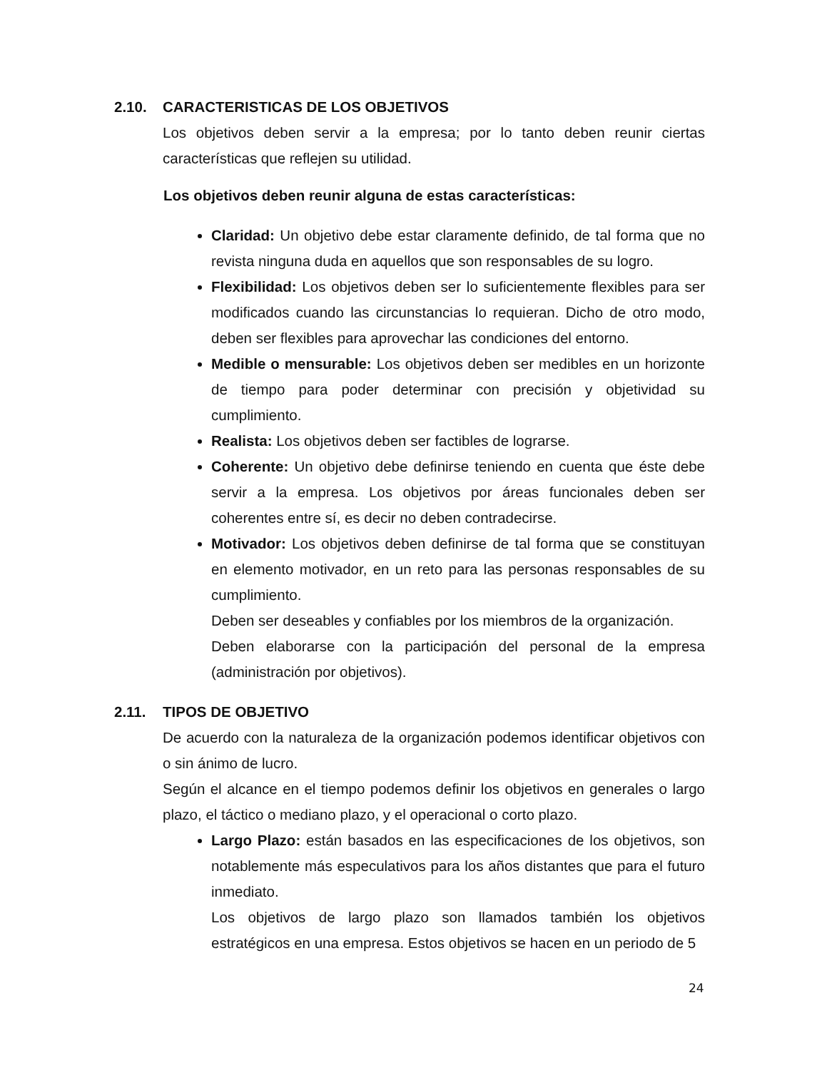2.10. CARACTERISTICAS DE LOS OBJETIVOS
Los objetivos deben servir a la empresa; por lo tanto deben reunir ciertas características que reflejen su utilidad.
Los objetivos deben reunir alguna de estas características:
Claridad: Un objetivo debe estar claramente definido, de tal forma que no revista ninguna duda en aquellos que son responsables de su logro.
Flexibilidad: Los objetivos deben ser lo suficientemente flexibles para ser modificados cuando las circunstancias lo requieran. Dicho de otro modo, deben ser flexibles para aprovechar las condiciones del entorno.
Medible o mensurable: Los objetivos deben ser medibles en un horizonte de tiempo para poder determinar con precisión y objetividad su cumplimiento.
Realista: Los objetivos deben ser factibles de lograrse.
Coherente: Un objetivo debe definirse teniendo en cuenta que éste debe servir a la empresa. Los objetivos por áreas funcionales deben ser coherentes entre sí, es decir no deben contradecirse.
Motivador: Los objetivos deben definirse de tal forma que se constituyan en elemento motivador, en un reto para las personas responsables de su cumplimiento.
Deben ser deseables y confiables por los miembros de la organización.
Deben elaborarse con la participación del personal de la empresa (administración por objetivos).
2.11. TIPOS DE OBJETIVO
De acuerdo con la naturaleza de la organización podemos identificar objetivos con o sin ánimo de lucro.
Según el alcance en el tiempo podemos definir los objetivos en generales o largo plazo, el táctico o mediano plazo, y el operacional o corto plazo.
Largo Plazo: están basados en las especificaciones de los objetivos, son notablemente más especulativos para los años distantes que para el futuro inmediato.
Los objetivos de largo plazo son llamados también los objetivos estratégicos en una empresa. Estos objetivos se hacen en un periodo de 5
24